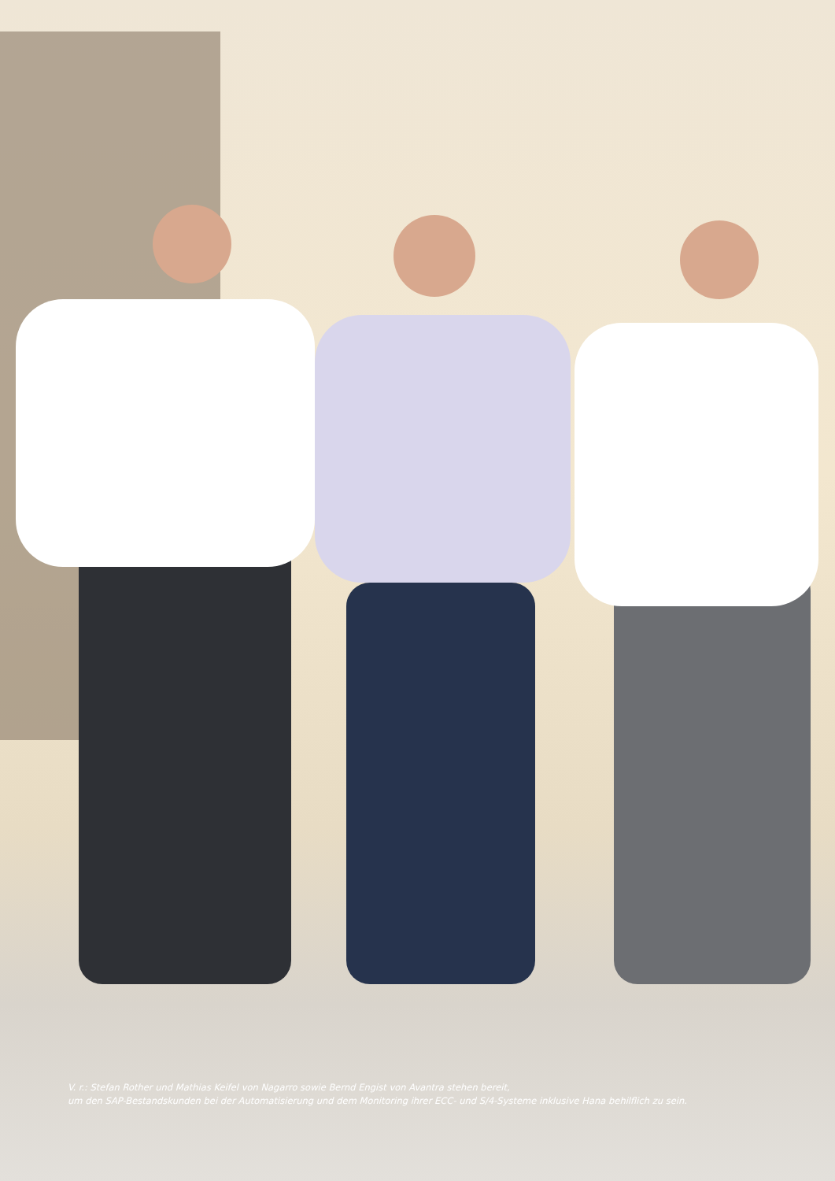V. r.: Stefan Rother und Mathias Keifel von Nagarro sowie Bernd Engist von Avantra stehen bereit,
um den SAP-Bestandskunden bei der Automatisierung und dem Monitoring ihrer ECC- und S/4-Systeme inklusive Hana behilflich zu sein.